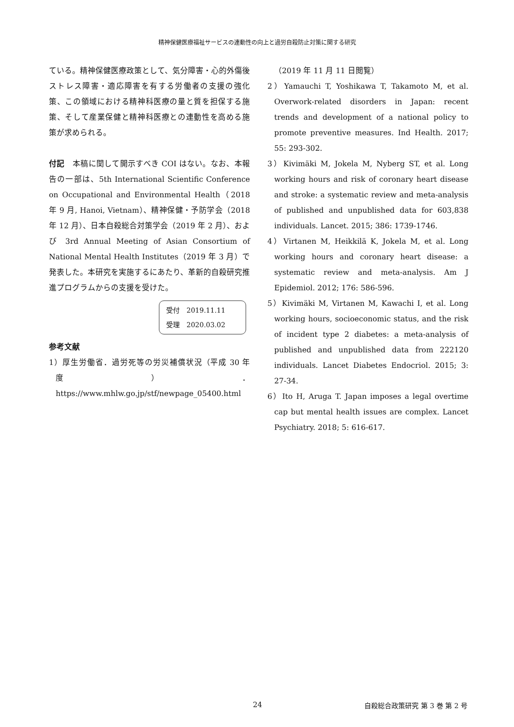精神保健医療福祉サービスの連動性の向上と過労自殺防止対策に関する研究
ている。精神保健医療政策として、気分障害・心的外傷後ストレス障害・適応障害を有する労働者の支援の強化策、この領域における精神科医療の量と質を担保する施策、そして産業保健と精神科医療との連動性を高める施策が求められる。
付記　本稿に関して開示すべき COI はない。なお、本報告の一部は、5th International Scientific Conference on Occupational and Environmental Health（2018 年 9 月, Hanoi, Vietnam）、精神保健・予防学会（2018 年 12 月）、日本自殺総合対策学会（2019 年 2 月）、および 3rd Annual Meeting of Asian Consortium of National Mental Health Institutes（2019 年 3 月）で発表した。本研究を実施するにあたり、革新的自殺研究推進プログラムからの支援を受けた。
受付　2019.11.11
受理　2020.03.02
参考文献
1）厚生労働省．過労死等の労災補償状況（平成 30 年度）． https://www.mhlw.go.jp/stf/newpage_05400.html
（2019 年 11 月 11 日閲覧）
2）Yamauchi T, Yoshikawa T, Takamoto M, et al. Overwork-related disorders in Japan: recent trends and development of a national policy to promote preventive measures. Ind Health. 2017; 55: 293-302.
3）Kivimäki M, Jokela M, Nyberg ST, et al. Long working hours and risk of coronary heart disease and stroke: a systematic review and meta-analysis of published and unpublished data for 603,838 individuals. Lancet. 2015; 386: 1739-1746.
4）Virtanen M, Heikkilä K, Jokela M, et al. Long working hours and coronary heart disease: a systematic review and meta-analysis. Am J Epidemiol. 2012; 176: 586-596.
5）Kivimäki M, Virtanen M, Kawachi I, et al. Long working hours, socioeconomic status, and the risk of incident type 2 diabetes: a meta-analysis of published and unpublished data from 222120 individuals. Lancet Diabetes Endocriol. 2015; 3: 27-34.
6）Ito H, Aruga T. Japan imposes a legal overtime cap but mental health issues are complex. Lancet Psychiatry. 2018; 5: 616-617.
24 自殺総合政策研究 第 3 巻 第 2 号